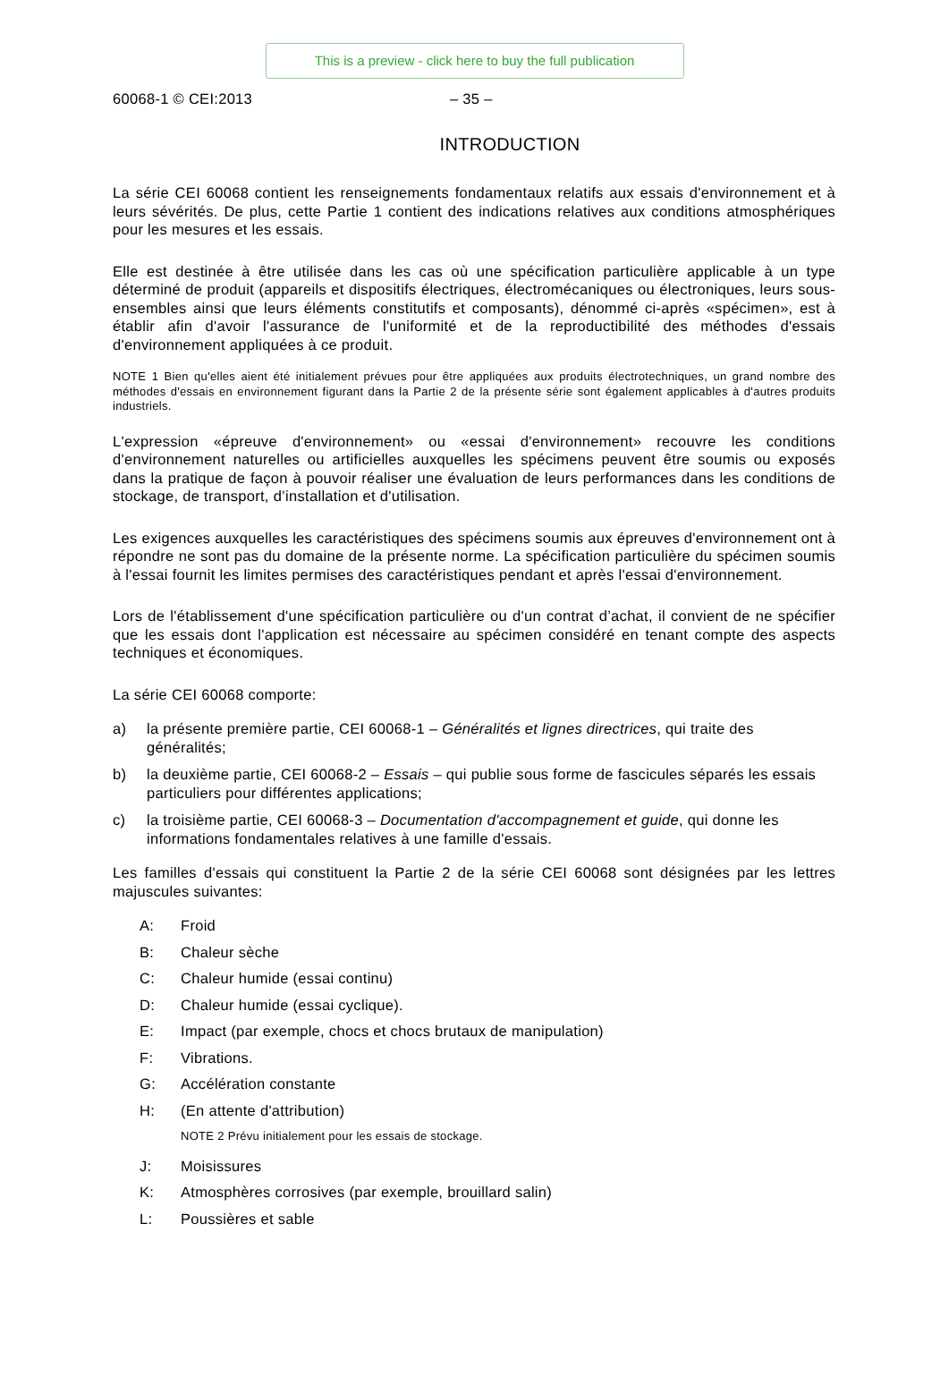This is a preview - click here to buy the full publication
60068-1 © CEI:2013 – 35 –
INTRODUCTION
La série CEI 60068 contient les renseignements fondamentaux relatifs aux essais d'environnement et à leurs sévérités. De plus, cette Partie 1 contient des indications relatives aux conditions atmosphériques pour les mesures et les essais.
Elle est destinée à être utilisée dans les cas où une spécification particulière applicable à un type déterminé de produit (appareils et dispositifs électriques, électromécaniques ou électroniques, leurs sous-ensembles ainsi que leurs éléments constitutifs et composants), dénommé ci-après «spécimen», est à établir afin d'avoir l'assurance de l'uniformité et de la reproductibilité des méthodes d'essais d'environnement appliquées à ce produit.
NOTE 1 Bien qu'elles aient été initialement prévues pour être appliquées aux produits électrotechniques, un grand nombre des méthodes d'essais en environnement figurant dans la Partie 2 de la présente série sont également applicables à d'autres produits industriels.
L'expression «épreuve d'environnement» ou «essai d'environnement» recouvre les conditions d'environnement naturelles ou artificielles auxquelles les spécimens peuvent être soumis ou exposés dans la pratique de façon à pouvoir réaliser une évaluation de leurs performances dans les conditions de stockage, de transport, d’installation et d'utilisation.
Les exigences auxquelles les caractéristiques des spécimens soumis aux épreuves d'environnement ont à répondre ne sont pas du domaine de la présente norme. La spécification particulière du spécimen soumis à l'essai fournit les limites permises des caractéristiques pendant et après l'essai d'environnement.
Lors de l'établissement d'une spécification particulière ou d'un contrat d’achat, il convient de ne spécifier que les essais dont l'application est nécessaire au spécimen considéré en tenant compte des aspects techniques et économiques.
La série CEI 60068 comporte:
a) la présente première partie, CEI 60068-1 – Généralités et lignes directrices, qui traite des généralités;
b) la deuxième partie, CEI 60068-2 – Essais – qui publie sous forme de fascicules séparés les essais particuliers pour différentes applications;
c) la troisième partie, CEI 60068-3 – Documentation d'accompagnement et guide, qui donne les informations fondamentales relatives à une famille d'essais.
Les familles d'essais qui constituent la Partie 2 de la série CEI 60068 sont désignées par les lettres majuscules suivantes:
A: Froid
B: Chaleur sèche
C: Chaleur humide (essai continu)
D: Chaleur humide (essai cyclique).
E: Impact (par exemple, chocs et chocs brutaux de manipulation)
F: Vibrations.
G: Accélération constante
H: (En attente d'attribution)
NOTE 2 Prévu initialement pour les essais de stockage.
J: Moisissures
K: Atmosphères corrosives (par exemple, brouillard salin)
L: Poussières et sable